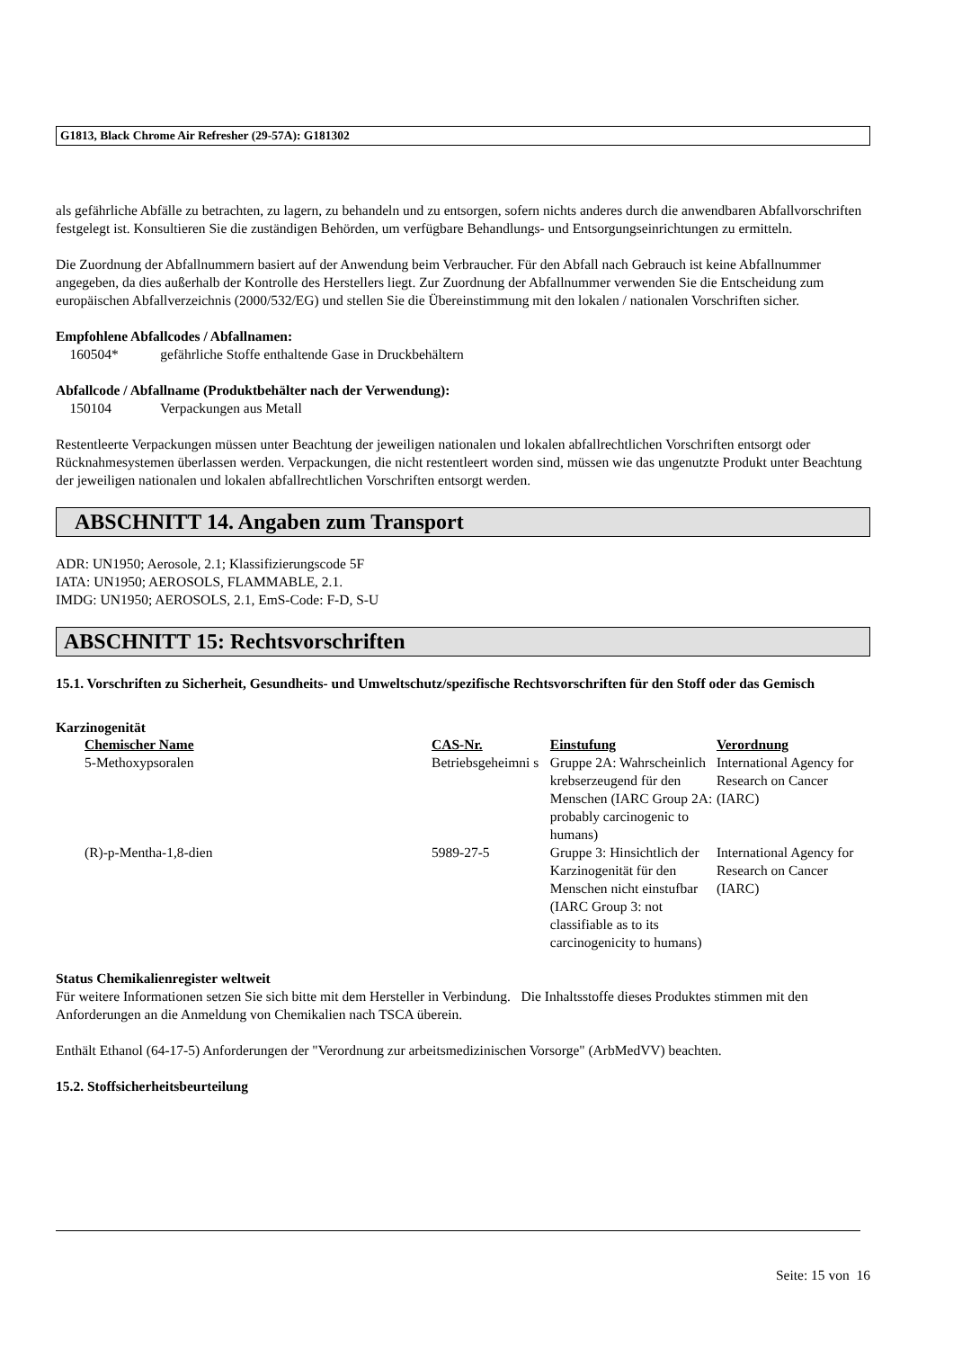G1813, Black Chrome Air Refresher (29-57A): G181302
als gefährliche Abfälle zu betrachten, zu lagern, zu behandeln und zu entsorgen, sofern nichts anderes durch die anwendbaren Abfallvorschriften festgelegt ist. Konsultieren Sie die zuständigen Behörden, um verfügbare Behandlungs- und Entsorgungseinrichtungen zu ermitteln.
Die Zuordnung der Abfallnummern basiert auf der Anwendung beim Verbraucher. Für den Abfall nach Gebrauch ist keine Abfallnummer angegeben, da dies außerhalb der Kontrolle des Herstellers liegt. Zur Zuordnung der Abfallnummer verwenden Sie die Entscheidung zum europäischen Abfallverzeichnis (2000/532/EG) und stellen Sie die Übereinstimmung mit den lokalen / nationalen Vorschriften sicher.
Empfohlene Abfallcodes / Abfallnamen:
160504* gefährliche Stoffe enthaltende Gase in Druckbehältern
Abfallcode / Abfallname (Produktbehälter nach der Verwendung):
150104 Verpackungen aus Metall
Restentleerte Verpackungen müssen unter Beachtung der jeweiligen nationalen und lokalen abfallrechtlichen Vorschriften entsorgt oder Rücknahmesystemen überlassen werden. Verpackungen, die nicht restentleert worden sind, müssen wie das ungenutzte Produkt unter Beachtung der jeweiligen nationalen und lokalen abfallrechtlichen Vorschriften entsorgt werden.
ABSCHNITT 14. Angaben zum Transport
ADR: UN1950; Aerosole, 2.1; Klassifizierungscode 5F
IATA: UN1950; AEROSOLS, FLAMMABLE, 2.1.
IMDG: UN1950; AEROSOLS, 2.1, EmS-Code: F-D, S-U
ABSCHNITT 15: Rechtsvorschriften
15.1. Vorschriften zu Sicherheit, Gesundheits- und Umweltschutz/spezifische Rechtsvorschriften für den Stoff oder das Gemisch
Karzinogenität
| Chemischer Name | CAS-Nr. | Einstufung | Verordnung |
| --- | --- | --- | --- |
| 5-Methoxypsoralen | Betriebsgeheimni s | Gruppe 2A: Wahrscheinlich krebserzeugend für den Menschen (IARC Group 2A: probably carcinogenic to humans) | International Agency for Research on Cancer (IARC) |
| (R)-p-Mentha-1,8-dien | 5989-27-5 | Gruppe 3: Hinsichtlich der Karzinogenität für den Menschen nicht einstufbar (IARC Group 3: not classifiable as to its carcinogenicity to humans) | International Agency for Research on Cancer (IARC) |
Status Chemikalienregister weltweit
Für weitere Informationen setzen Sie sich bitte mit dem Hersteller in Verbindung. Die Inhaltsstoffe dieses Produktes stimmen mit den Anforderungen an die Anmeldung von Chemikalien nach TSCA überein.
Enthält Ethanol (64-17-5) Anforderungen der "Verordnung zur arbeitsmedizinischen Vorsorge" (ArbMedVV) beachten.
15.2. Stoffsicherheitsbeurteilung
Seite: 15 von 16